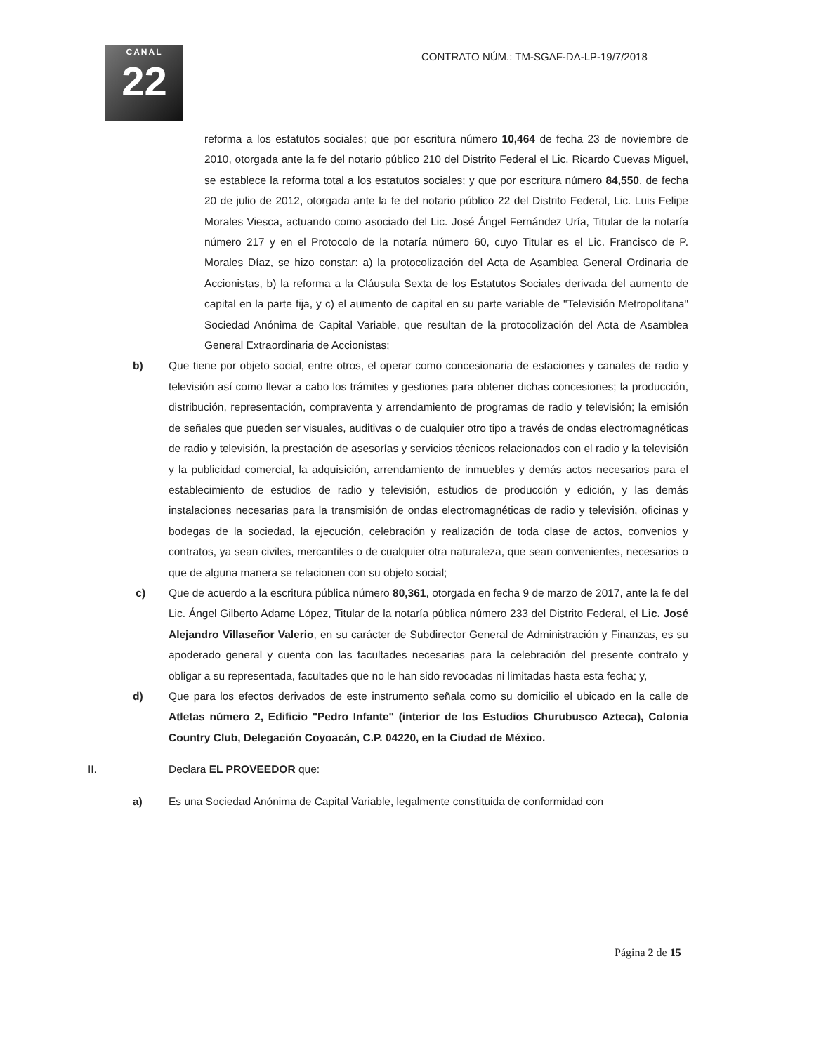CANAL
22
CONTRATO NÚM.: TM-SGAF-DA-LP-19/7/2018
reforma a los estatutos sociales; que por escritura número 10,464 de fecha 23 de noviembre de 2010, otorgada ante la fe del notario público 210 del Distrito Federal el Lic. Ricardo Cuevas Miguel, se establece la reforma total a los estatutos sociales; y que por escritura número 84,550, de fecha 20 de julio de 2012, otorgada ante la fe del notario público 22 del Distrito Federal, Lic. Luis Felipe Morales Viesca, actuando como asociado del Lic. José Ángel Fernández Uría, Titular de la notaría número 217 y en el Protocolo de la notaría número 60, cuyo Titular es el Lic. Francisco de P. Morales Díaz, se hizo constar: a) la protocolización del Acta de Asamblea General Ordinaria de Accionistas, b) la reforma a la Cláusula Sexta de los Estatutos Sociales derivada del aumento de capital en la parte fija, y c) el aumento de capital en su parte variable de "Televisión Metropolitana" Sociedad Anónima de Capital Variable, que resultan de la protocolización del Acta de Asamblea General Extraordinaria de Accionistas;
b) Que tiene por objeto social, entre otros, el operar como concesionaria de estaciones y canales de radio y televisión así como llevar a cabo los trámites y gestiones para obtener dichas concesiones; la producción, distribución, representación, compraventa y arrendamiento de programas de radio y televisión; la emisión de señales que pueden ser visuales, auditivas o de cualquier otro tipo a través de ondas electromagnéticas de radio y televisión, la prestación de asesorías y servicios técnicos relacionados con el radio y la televisión y la publicidad comercial, la adquisición, arrendamiento de inmuebles y demás actos necesarios para el establecimiento de estudios de radio y televisión, estudios de producción y edición, y las demás instalaciones necesarias para la transmisión de ondas electromagnéticas de radio y televisión, oficinas y bodegas de la sociedad, la ejecución, celebración y realización de toda clase de actos, convenios y contratos, ya sean civiles, mercantiles o de cualquier otra naturaleza, que sean convenientes, necesarios o que de alguna manera se relacionen con su objeto social;
c) Que de acuerdo a la escritura pública número 80,361, otorgada en fecha 9 de marzo de 2017, ante la fe del Lic. Ángel Gilberto Adame López, Titular de la notaría pública número 233 del Distrito Federal, el Lic. José Alejandro Villaseñor Valerio, en su carácter de Subdirector General de Administración y Finanzas, es su apoderado general y cuenta con las facultades necesarias para la celebración del presente contrato y obligar a su representada, facultades que no le han sido revocadas ni limitadas hasta esta fecha; y,
d) Que para los efectos derivados de este instrumento señala como su domicilio el ubicado en la calle de Atletas número 2, Edificio "Pedro Infante" (interior de los Estudios Churubusco Azteca), Colonia Country Club, Delegación Coyoacán, C.P. 04220, en la Ciudad de México.
II. Declara EL PROVEEDOR que:
a) Es una Sociedad Anónima de Capital Variable, legalmente constituida de conformidad con
Página 2 de 15